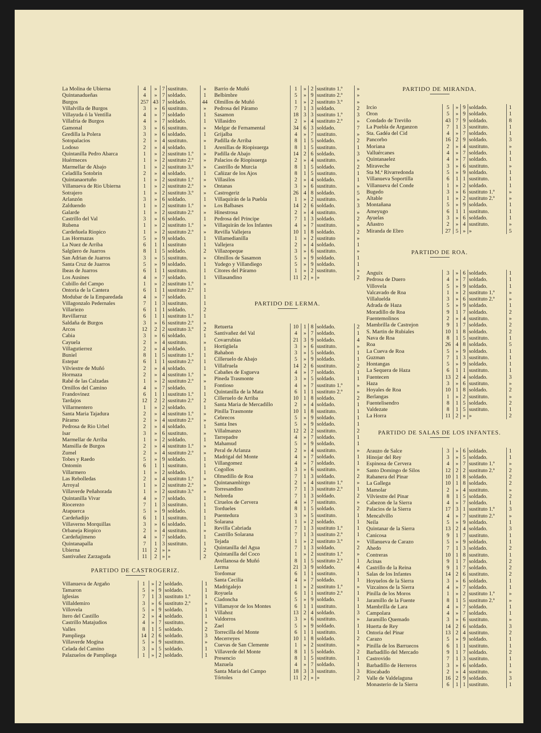| La Molina de Ubierna | 4 | » | 7 | sustituto. | » |
| Quintanadueñas | 4 | » | 7 | soldado. | 1 |
| Burgos | 257 | 43 | 7 | soldado. | 44 |
| Villalvilla de Burgos | 3 | » | 6 | sustituto. | » |
| Villayuda ó la Ventilla | 4 | » | 7 | soldado | 1 |
| Villafria de Burgos | 4 | » | 7 | soldado. | 1 |
| Gamonal | 3 | » | 6 | sustituto. | » |
| Gredilla la Polera | 3 | » | 6 | soldado. | 1 |
| Sotopalacios | 2 | » | 4 | sustituto. | » |
| Lodoso | 2 | » | 4 | soldado. | 1 |
| Quintanilla Pedro Abarca | 1 | » | 2 | sustituto 1.º | » |
| Huérmeces | 1 | » | 2 | sustituto 2.º | » |
| Marmellar de Abajo | 1 | » | 2 | sustituto 3.º | » |
| Celadilla Sotobrin | 2 | » | 4 | soldado. | 1 |
| Quintanaortuño | 1 | » | 2 | sustituto 1.º | » |
| Villanueva de Rio Ubierna | 1 | » | 2 | sustituto 2.º | » |
| Sotrajero | 1 | » | 2 | sustituto 3.º | » |
| Arlanzón | 3 | » | 6 | soldado. | 1 |
| Zalduendo | 1 | » | 2 | sustituto 1.º | » |
| Galarde | 1 | » | 2 | sustituto 2.º | » |
| Castrillo del Val | 3 | » | 6 | soldado. | 1 |
| Rubena | 1 | » | 2 | sustituto 1.º | » |
| Cardeñuela Riopico | 1 | » | 2 | sustituto 2.º | » |
| Las Hormazas | 5 | » | 9 | soldado. | 1 |
| La Nuez de Arriba | 6 | 1 | 1 | sustituto | 1 |
| Salgüero de Juarros | 8 | 1 | 5 | soldado. | 2 |
| San Adrian de Juarros | 3 | » | 5 | sustituto. | » |
| Santa Cruz de Juarros | 5 | » | 9 | soldado. | 1 |
| Ibeas de Juarros | 6 | 1 | 1 | sustituto. | 1 |
| Los Ausines | 4 | » | 7 | soldado. | 1 |
| Cubillo del Campo | 1 | » | 2 | sustituto 1.º | » |
| Ontoria de la Cantera | 6 | 1 | 1 | sustituto 2.º | 1 |
| Modubar de la Emparedada | 4 | » | 7 | soldado. | 1 |
| Villagonzalo Pedernales | 7 | 1 | 3 | sustituto. | 1 |
| Villariezo | 6 | 1 | 1 | soldado. | 2 |
| Revillarruz | 6 | 1 | 1 | sustituto 1.º | 1 |
| Saldaña de Burgos | 3 | » | 6 | sustituto 2.º | » |
| Arcos | 12 | 2 | 2 | sustituto 3.º | 2 |
| Cabia | 3 | » | 6 | soldado. | 1 |
| Cayuela | 2 | » | 4 | sustituto. | » |
| Villagutierrez | 2 | » | 4 | soldado. | 1 |
| Buniel | 8 | 1 | 5 | sustituto 1.º | 1 |
| Estepar | 6 | 1 | 1 | sustituto 2.º | 1 |
| Vilviestre de Muñó | 2 | » | 4 | soldado. | 1 |
| Hormaza | 2 | » | 4 | sustituto 1.º | » |
| Rabé de las Calzadas | 1 | » | 2 | sustituto 2.º | » |
| Ornillos del Camino | 4 | » | 7 | soldado. | 1 |
| Frandovinez | 6 | 1 | 1 | sustituto 1.º | 1 |
| Tardajos | 12 | 2 | 2 | sustituto 2.º | 2 |
| Villarmentero | 1 | » | 2 | soldado. | 1 |
| Santa Maria Tajadura | 2 | » | 4 | sustituto 1.º | » |
| Páramo | 2 | » | 4 | sustituto 2.º | » |
| Pedrosa de Rio Urbel | 2 | » | 4 | soldado. | 1 |
| Isar | 3 | » | 6 | sustituto. | » |
| Marmellar de Arriba | 1 | » | 2 | soldado. | 1 |
| Mansilla de Burgos | 2 | » | 4 | sustituto 1.º | » |
| Zumel | 2 | » | 4 | sustituto 2.º | » |
| Tobes y Raedo | 5 | » | 9 | soldado. | 1 |
| Ontomin | 6 | 1 | 1 | sustituto. | 1 |
| Villarmero | 1 | » | 2 | soldado. | 1 |
| Las Rebolledas | 2 | » | 4 | sustituto 1.º | » |
| Arroyal | 1 | » | 2 | sustituto 2.º | » |
| Villaverde Peñahorada | 1 | » | 2 | sustituto 3.º | » |
| Quintanilla Vivar | 4 | » | 7 | soldado. | 1 |
| Riocerezo | 7 | 1 | 3 | sustituto. | 1 |
| Atapuerca | 5 | » | 9 | soldado. | 1 |
| Cardeñadijo | 6 | 1 | 1 | sustituto. | 1 |
| Villaverno Morquillas | 3 | » | 6 | soldado. | 1 |
| Orbaneja Riopico | 2 | » | 4 | sustituto. | » |
| Cardeñajimeno | 4 | » | 7 | soldado. | 1 |
| Quintanapalla | 7 | 1 | 3 | sustituto. | 1 |
| Ubierna | 11 | 2 | » | » | 2 |
| Santivañez Zarzaguda | 11 | 2 | » | » | 2 |
PARTIDO DE CASTROGERIZ.
| Villanueva de Argaño | 1 | » | 2 | soldado. | 1 |
| Tamaron | 5 | » | 9 | soldado. | 1 |
| Iglesias | 7 | 1 | 3 | sustituto 1.º | 1 |
| Villaldemiro | 3 | » | 6 | sustituto 2.º | » |
| Villovela | 5 | » | 9 | soldado. | 1 |
| Itero del Castillo | 2 | » | 4 | soldado. | 1 |
| Castrillo Matajudios | 4 | » | 7 | sustituto. | » |
| Valles | 8 | 1 | 5 | soldado. | 2 |
| Pampliega | 14 | 2 | 6 | soldado. | 3 |
| Villaverde Mogina | 5 | » | 9 | sustituto. | » |
| Celada del Camino | 3 | » | 5 | soldado. | 1 |
| Palazuelos de Pampliega | 1 | » | 2 | soldado. | 1 |
| Barrio de Muñó | 1 | » | 2 | sustituto 1.º | » |
| Belbimbre | 5 | » | 9 | sustituto 2.º | » |
| Olmillos de Muñó | 1 | » | 2 | sustituto 3.º | » |
| Pedrosa del Páramo | 7 | 1 | 3 | soldado. | 2 |
| Sasamon | 18 | 3 | 3 | sustituto 1.º | 3 |
| Villasidro | 2 | » | 4 | sustituto 2.º | » |
| Melgar de Fernamental | 34 | 6 | 3 | soldado. | 7 |
| Grijalba | 4 | » | 7 | sustituto. | » |
| Padilla de Arriba | 8 | 1 | 5 | soldado. | 2 |
| Arenillas de Riopisuerga | 8 | 1 | 5 | sustituto. | 1 |
| Padilla de Abajo | 14 | 2 | 6 | soldado. | 3 |
| Palacios de Riopisuerga | 2 | » | 4 | sustituto. | » |
| Castrillo de Murcia | 8 | 1 | 5 | soldado. | 2 |
| Cañizar de los Ajos | 8 | 1 | 5 | sustituto. | 1 |
| Villasilos | 2 | » | 4 | soldado. | 1 |
| Ontanas | 3 | » | 6 | sustituto. | » |
| Castrogeriz | 26 | 4 | 8 | soldado. | 5 |
| Villaquirán de la Puebla | 1 | » | 2 | sustituto. | » |
| Los Balbases | 14 | 2 | 6 | soldado. | 3 |
| Hinestrosa | 2 | » | 4 | sustituto. | » |
| Pedrosa del Principe | 7 | 1 | 3 | soldado. | 2 |
| Villaquirán de los Infantes | 4 | » | 7 | sustituto. | » |
| Revilla Vallejera | 10 | 1 | 8 | soldado. | 2 |
| Villamedianilla | 1 | » | 2 | sustituto | » |
| Vallejera | 2 | » | 4 | soldado. | 1 |
| Villazopeque | 3 | » | 6 | sustituto. | » |
| Olmillos de Sasamon | 5 | » | 9 | soldado. | 1 |
| Yudego y Villandiego | 5 | » | 9 | soldado. | 1 |
| Citores del Páramo | 1 | » | 2 | sustituto. | » |
| Villasandino | 11 | 2 | » | » | 2 |
PARTIDO DE LERMA.
| Retuerta | 10 | 1 | 8 | soldado. | 2 |
| Santivañez del Val | 4 | » | 7 | soldado. | 1 |
| Covarrubias | 21 | 3 | 9 | soldado. | 4 |
| Hortigüela | 3 | » | 6 | sustituto. | » |
| Bahabon | 3 | » | 5 | soldado. | 1 |
| Cilleruelo de Abajo | 5 | » | 9 | soldado. | 1 |
| Villafruela | 14 | 2 | 6 | sustituto. | 2 |
| Cabañes de Esgueva | 4 | » | 7 | soldado. | 1 |
| Pineda Trasmonte | 3 | » | 5 | soldado. | 1 |
| Fontioso | 4 | » | 7 | sustituto 1.º | » |
| Quintanilla de la Mata | 6 | 1 | 1 | sustituto 2.º | » |
| Cilleruelo de Arriba | 10 | 1 | 8 | soldado. | 2 |
| Santa Maria de Mercadillo | 2 | » | 4 | soldado. | 1 |
| Pinilla Trasmonte | 10 | 1 | 8 | sustituto. | 1 |
| Cebrecos | 5 | » | 9 | soldado. | 1 |
| Santa Ines | 5 | » | 9 | soldado. | 1 |
| Villalmanzo | 12 | 2 | 2 | sustituto. | 2 |
| Tarrepadre | 4 | » | 7 | soldado. | 1 |
| Mahamud | 5 | » | 9 | soldado. | 1 |
| Peral de Arlanza | 2 | » | 4 | sustituto. | » |
| Madrigal del Monte | 4 | » | 7 | soldado. | 1 |
| Villangomez | 4 | » | 7 | soldado. | 1 |
| Cogollos | 3 | » | 6 | sustituto. | » |
| Olmedillo de Roa | 7 | 1 | 3 | soldado. | 2 |
| Quintanambirgo | 2 | » | 4 | sustituto 1.º | » |
| Torresandino | 7 | 1 | 3 | sustituto 2.º | 1 |
| Nebreda | 7 | 1 | 3 | soldado. | 2 |
| Ciruelos de Cervera | 4 | » | 7 | sustituto. | » |
| Tordueles | 8 | 1 | 5 | soldado. | 2 |
| Puentedura | 3 | » | 5 | sustituto. | 1 |
| Solarana | 1 | » | 2 | soldado. | 1 |
| Revilla Cabriada | 7 | 1 | 3 | sustituto 1.º | 1 |
| Castrillo Solarana | 7 | 1 | 3 | sustituto 2.º | 1 |
| Tejada | 1 | » | 2 | sustituto 3.º | » |
| Quintanilla del Agua | 7 | 1 | 3 | soldado. | 2 |
| Quintanilla del Coco | 1 | » | 2 | sustituto 1.º | » |
| Avellanosa de Muñó | 8 | 1 | 5 | sustituto 2.º | 1 |
| Lerma | 21 | 3 | 9 | soldado. | 4 |
| Tordomar | 6 | 1 | 1 | sustituto. | 1 |
| Santa Cecilia | 4 | » | 7 | soldado. | 1 |
| Madrigalejo | 1 | » | 2 | sustituto 1.º | » |
| Royuela | 6 | 1 | 1 | sustituto 2.º | 1 |
| Ciadoncha | 5 | » | 9 | soldado. | 1 |
| Villamayor de los Montes | 6 | 1 | 1 | sustituto. | 1 |
| Villahoz | 13 | 2 | 4 | soldado. | 3 |
| Valdorros | 3 | » | 6 | sustituto. | » |
| Zael | 5 | » | 9 | soldado. | 1 |
| Torrecilla del Monte | 6 | 1 | 1 | sustituto. | 1 |
| Mecerreyes | 10 | 1 | 8 | soldado. | 2 |
| Cuevas de San Clemente | 1 | » | 2 | sustituto. | » |
| Villaverde del Monte | 8 | 1 | 5 | soldado. | 2 |
| Presencio | 8 | 1 | 5 | sustituto. | 1 |
| Mazuela | 4 | » | 7 | soldado. | 1 |
| Santa Maria del Campo | 18 | 3 | 3 | sustituto. | 3 |
| Tórtoles | 11 | 2 | » | » | 2 |
PARTIDO DE MIRANDA.
| Ircio | 5 | » | 9 | soldado. | 1 |
| Oron | 5 | » | 9 | soldado. | 1 |
| Condado de Treviño | 43 | 7 | 9 | soldado. | 8 |
| La Puebla de Arganzon | 7 | 1 | 3 | sustituto. | 1 |
| Sta. Gadéa del Cid | 4 | » | 7 | soldado. | 1 |
| Pancorbo | 16 | 2 | 9 | soldado. | 3 |
| Moriana | 2 | » | 4 | sustituto. | » |
| Valluércanes | 4 | » | 7 | soldado. | 1 |
| Quintanaelez | 4 | » | 7 | soldado. | 1 |
| Miraveche | 3 | » | 6 | sustituto. | » |
| Sta M.ª Rivarredonda | 5 | » | 9 | soldado. | 1 |
| Villanueva Soportilla | 6 | 1 | 1 | sustituto. | 1 |
| Villanueva del Conde | 1 | » | 2 | soldado. | 1 |
| Bugedo | 3 | » | 6 | sustituto 1.º | » |
| Altable | 1 | » | 2 | sustituto 2.º | » |
| Montañana | 5 | » | 9 | soldado. | 1 |
| Ameyugo | 6 | 1 | 1 | sustituto. | 1 |
| Ayuelas | 3 | » | 6 | soldado. | 1 |
| Añastro | 2 | » | 4 | sustituto. | » |
| Miranda de Ebro | 27 | 5 | » | » | 5 |
PARTIDO DE ROA.
| Anguix | 3 | » | 6 | soldado. | 1 |
| Pedrosa de Duero | 4 | » | 7 | soldado. | 1 |
| Villovela | 5 | » | 9 | soldado. | 1 |
| Valcavado de Roa | 1 | » | 2 | sustituto 1.º | » |
| Villaluelda | 3 | » | 6 | sustituto 2.º | » |
| Adrada de Haza | 5 | » | 9 | soldado. | 1 |
| Moradillo de Roa | 9 | 1 | 7 | soldado. | 2 |
| Fuentemolinos | 2 | » | 4 | sustituto. | » |
| Mambrilla de Castrejon | 9 | 1 | 7 | soldado. | 2 |
| S. Martin de Rubiales | 10 | 1 | 8 | soldado. | 2 |
| Nava de Roa | 8 | 1 | 5 | sustituto. | 1 |
| Roa | 26 | 4 | 8 | soldado. | 5 |
| La Cueva de Roa | 5 | » | 9 | soldado. | 1 |
| Guzman | 7 | 1 | 3 | sustituto. | 1 |
| Hontangas | 5 | » | 9 | soldado. | 1 |
| La Sequera de Haza | 6 | 1 | 1 | sustituto. | 1 |
| Fuentecen | 13 | 2 | 4 | soldado. | 3 |
| Haza | 3 | » | 6 | sustituto. | » |
| Hoyales de Roa | 10 | 1 | 8 | soldado. | 2 |
| Berlangas | 1 | » | 2 | sustituto. | » |
| Fuentelisendro | 8 | 1 | 5 | soldado. | 2 |
| Valdezate | 8 | 1 | 5 | sustituto. | 1 |
| La Horra | 11 | 2 | » | » | 2 |
PARTIDO DE SALAS DE LOS INFANTES.
| Arauzo de Salce | 3 | » | 6 | soldado. | 1 |
| Hinojar del Rey | 3 | » | 5 | soldado. | 1 |
| Espinosa de Cervera | 4 | » | 7 | sustituto 1.º | » |
| Santo Domingo de Silos | 12 | 2 | 2 | sustituto 2.º | 2 |
| Rabanera del Pinar | 10 | 1 | 8 | soldado. | 2 |
| La Gallega | 10 | 1 | 8 | soldado. | 2 |
| Mamolar | 2 | » | 4 | sustituto. | » |
| Vilviestre del Pinar | 8 | 1 | 5 | soldado. | 2 |
| Cabezon de la Sierra | 4 | » | 7 | soldado. | 1 |
| Palacios de la Sierra | 17 | 3 | 1 | sustituto 1.º | 3 |
| Mencalvillo | 4 | » | 7 | sustituto 2.º | » |
| Neila | 5 | » | 9 | soldado. | 1 |
| Quintanar de la Sierra | 13 | 2 | 4 | soldado. | 3 |
| Canicosa | 9 | 1 | 7 | sustituto. | 1 |
| Villanueva de Carazo | 5 | » | 9 | soldado. | 1 |
| Ahedo | 7 | 1 | 3 | soldado. | 2 |
| Contreras | 10 | 1 | 8 | sustituto. | 1 |
| Acinas | 9 | 1 | 7 | soldado. | 2 |
| Castrillo de la Reina | 9 | 1 | 7 | soldado. | 2 |
| Salas de los Infantes | 14 | 2 | 6 | sustituto. | 2 |
| Hoyuelos de la Sierra | 3 | » | 6 | soldado. | 1 |
| Vizcainos de la Sierra | 4 | » | 7 | soldado. | 1 |
| Pinilla de los Moros | 1 | » | 2 | sustituto 1.º | » |
| Jaramillo de la Fuente | 8 | 1 | 5 | sustituto 2.º | » |
| Mambrilla de Lara | 4 | » | 7 | soldado. | 1 |
| Campolara | 4 | » | 7 | soldado. | 1 |
| Jaramillo Quemado | 3 | » | 6 | sustituto. | » |
| Huerta de Rey | 14 | 2 | 6 | soldado. | 3 |
| Ontoria del Pinar | 13 | 2 | 4 | sustituto. | 2 |
| Carazo | 5 | » | 9 | soldado. | 1 |
| Pinilla de los Barruecos | 6 | 1 | 1 | sustituto. | 1 |
| Barbadillo del Mercado | 9 | 1 | 7 | soldado. | 2 |
| Castrovido | 7 | 1 | 3 | sustituto. | 1 |
| Barbadillo de Herreros | 3 | » | 6 | soldado. | 1 |
| Riocabado | 2 | » | 4 | sustituto. | » |
| Valle de Valdelaguna | 16 | 2 | 9 | soldado. | 3 |
| Monasterio de la Sierra | 6 | 1 | 1 | sustituto. | 1 |